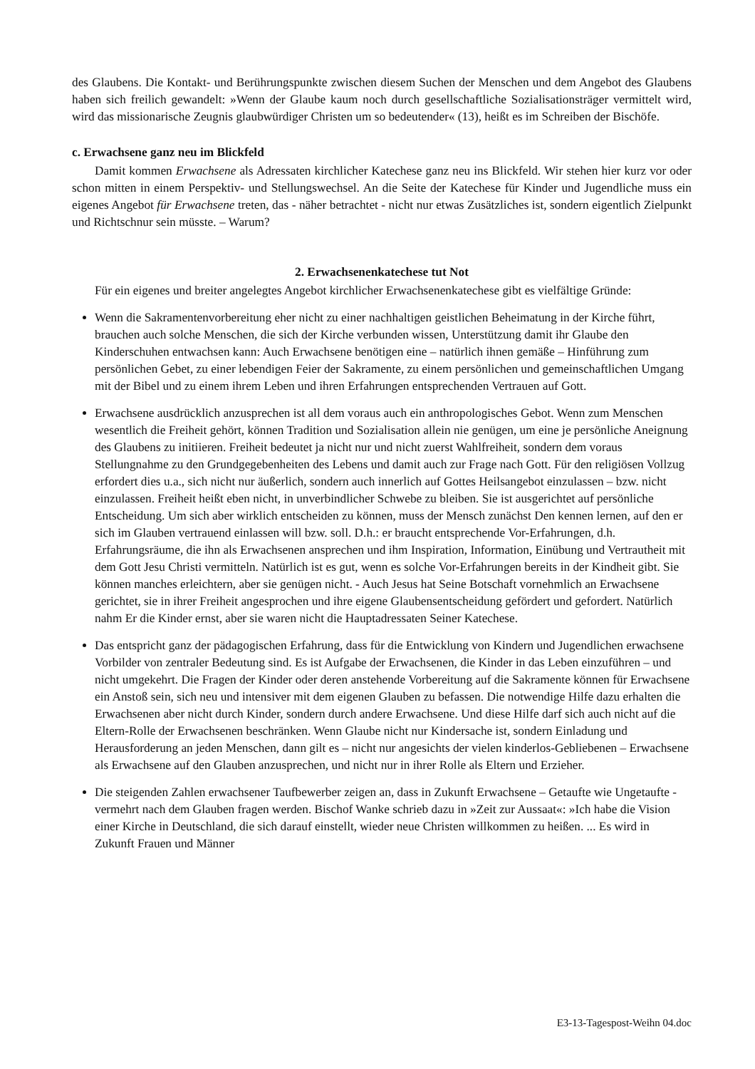des Glaubens. Die Kontakt- und Berührungspunkte zwischen diesem Suchen der Menschen und dem Angebot des Glaubens haben sich freilich gewandelt: »Wenn der Glaube kaum noch durch gesellschaftliche Sozialisationsträger vermittelt wird, wird das missionarische Zeugnis glaubwürdiger Christen um so bedeutender« (13), heißt es im Schreiben der Bischöfe.
c. Erwachsene ganz neu im Blickfeld
Damit kommen Erwachsene als Adressaten kirchlicher Katechese ganz neu ins Blickfeld. Wir stehen hier kurz vor oder schon mitten in einem Perspektiv- und Stellungswechsel. An die Seite der Katechese für Kinder und Jugendliche muss ein eigenes Angebot für Erwachsene treten, das - näher betrachtet - nicht nur etwas Zusätzliches ist, sondern eigentlich Zielpunkt und Richtschnur sein müsste. – Warum?
2. Erwachsenenkatechese tut Not
Für ein eigenes und breiter angelegtes Angebot kirchlicher Erwachsenenkatechese gibt es vielfältige Gründe:
Wenn die Sakramentenvorbereitung eher nicht zu einer nachhaltigen geistlichen Beheimatung in der Kirche führt, brauchen auch solche Menschen, die sich der Kirche verbunden wissen, Unterstützung damit ihr Glaube den Kinderschuhen entwachsen kann: Auch Erwachsene benötigen eine – natürlich ihnen gemäße – Hinführung zum persönlichen Gebet, zu einer lebendigen Feier der Sakramente, zu einem persönlichen und gemeinschaftlichen Umgang mit der Bibel und zu einem ihrem Leben und ihren Erfahrungen entsprechenden Vertrauen auf Gott.
Erwachsene ausdrücklich anzusprechen ist all dem voraus auch ein anthropologisches Gebot. Wenn zum Menschen wesentlich die Freiheit gehört, können Tradition und Sozialisation allein nie genügen, um eine je persönliche Aneignung des Glaubens zu initiieren. Freiheit bedeutet ja nicht nur und nicht zuerst Wahlfreiheit, sondern dem voraus Stellungnahme zu den Grundgegebenheiten des Lebens und damit auch zur Frage nach Gott. Für den religiösen Vollzug erfordert dies u.a., sich nicht nur äußerlich, sondern auch innerlich auf Gottes Heilsangebot einzulassen – bzw. nicht einzulassen. Freiheit heißt eben nicht, in unverbindlicher Schwebe zu bleiben. Sie ist ausgerichtet auf persönliche Entscheidung. Um sich aber wirklich entscheiden zu können, muss der Mensch zunächst Den kennen lernen, auf den er sich im Glauben vertrauend einlassen will bzw. soll. D.h.: er braucht entsprechende Vor-Erfahrungen, d.h. Erfahrungsräume, die ihn als Erwachsenen ansprechen und ihm Inspiration, Information, Einübung und Vertrautheit mit dem Gott Jesu Christi vermitteln. Natürlich ist es gut, wenn es solche Vor-Erfahrungen bereits in der Kindheit gibt. Sie können manches erleichtern, aber sie genügen nicht. - Auch Jesus hat Seine Botschaft vornehmlich an Erwachsene gerichtet, sie in ihrer Freiheit angesprochen und ihre eigene Glaubensentscheidung gefördert und gefordert. Natürlich nahm Er die Kinder ernst, aber sie waren nicht die Hauptadressaten Seiner Katechese.
Das entspricht ganz der pädagogischen Erfahrung, dass für die Entwicklung von Kindern und Jugendlichen erwachsene Vorbilder von zentraler Bedeutung sind. Es ist Aufgabe der Erwachsenen, die Kinder in das Leben einzuführen – und nicht umgekehrt. Die Fragen der Kinder oder deren anstehende Vorbereitung auf die Sakramente können für Erwachsene ein Anstoß sein, sich neu und intensiver mit dem eigenen Glauben zu befassen. Die notwendige Hilfe dazu erhalten die Erwachsenen aber nicht durch Kinder, sondern durch andere Erwachsene. Und diese Hilfe darf sich auch nicht auf die Eltern-Rolle der Erwachsenen beschränken. Wenn Glaube nicht nur Kindersache ist, sondern Einladung und Herausforderung an jeden Menschen, dann gilt es – nicht nur angesichts der vielen kinderlos-Gebliebenen – Erwachsene als Erwachsene auf den Glauben anzusprechen, und nicht nur in ihrer Rolle als Eltern und Erzieher.
Die steigenden Zahlen erwachsener Taufbewerber zeigen an, dass in Zukunft Erwachsene – Getaufte wie Ungetaufte - vermehrt nach dem Glauben fragen werden. Bischof Wanke schrieb dazu in »Zeit zur Aussaat«: »Ich habe die Vision einer Kirche in Deutschland, die sich darauf einstellt, wieder neue Christen willkommen zu heißen. ... Es wird in Zukunft Frauen und Männer
E3-13-Tagespost-Weihn 04.doc